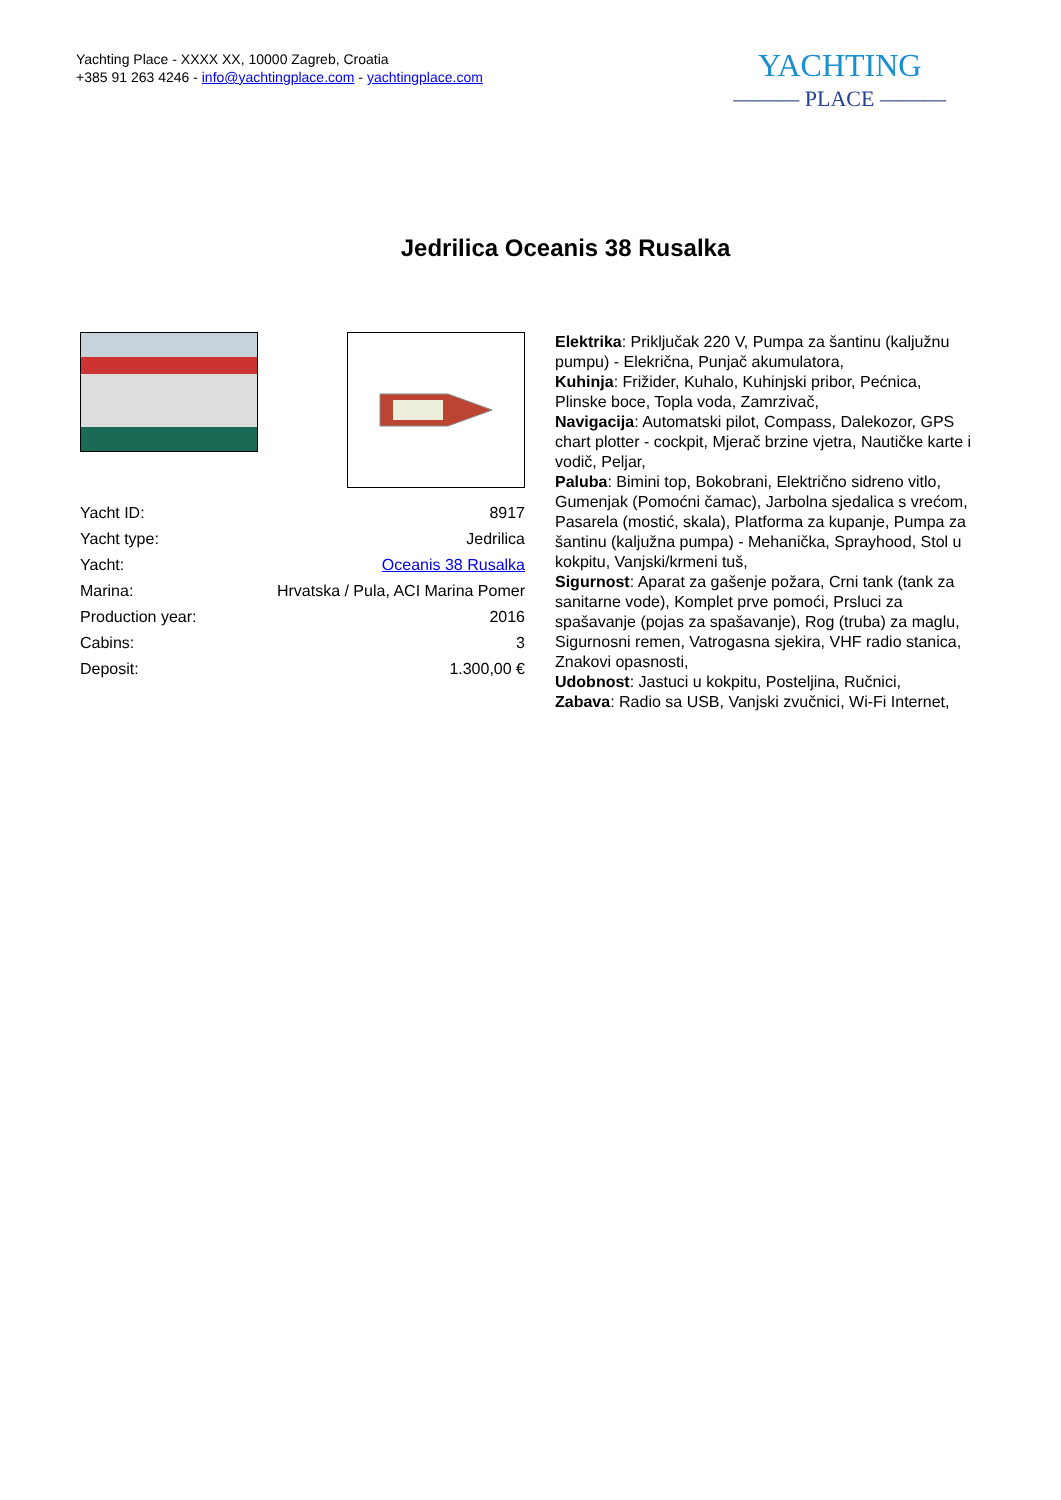Yachting Place - XXXX XX, 10000 Zagreb, Croatia
+385 91 263 4246 - info@yachtingplace.com - yachtingplace.com
YACHTING
——— PLACE ———
Jedrilica Oceanis 38 Rusalka
| Yacht ID: | 8917 |
| Yacht type: | Jedrilica |
| Yacht: | Oceanis 38 Rusalka |
| Marina: | Hrvatska / Pula, ACI Marina Pomer |
| Production year: | 2016 |
| Cabins: | 3 |
| Deposit: | 1.300,00 € |
Elektrika: Priključak 220 V, Pumpa za šantinu (kaljužnu pumpu) - Elekrična, Punjač akumulatora,
Kuhinja: Frižider, Kuhalo, Kuhinjski pribor, Pećnica, Plinske boce, Topla voda, Zamrzivač,
Navigacija: Automatski pilot, Compass, Dalekozor, GPS chart plotter - cockpit, Mjerač brzine vjetra, Nautičke karte i vodič, Peljar,
Paluba: Bimini top, Bokobrani, Električno sidreno vitlo, Gumenjak (Pomoćni čamac), Jarbolna sjedalica s vrećom, Pasarela (mostić, skala), Platforma za kupanje, Pumpa za šantinu (kaljužna pumpa) - Mehanička, Sprayhood, Stol u kokpitu, Vanjski/krmeni tuš,
Sigurnost: Aparat za gašenje požara, Crni tank (tank za sanitarne vode), Komplet prve pomoći, Prsluci za spašavanje (pojas za spašavanje), Rog (truba) za maglu, Sigurnosni remen, Vatrogasna sjekira, VHF radio stanica, Znakovi opasnosti,
Udobnost: Jastuci u kokpitu, Posteljina, Ručnici,
Zabava: Radio sa USB, Vanjski zvučnici, Wi-Fi Internet,